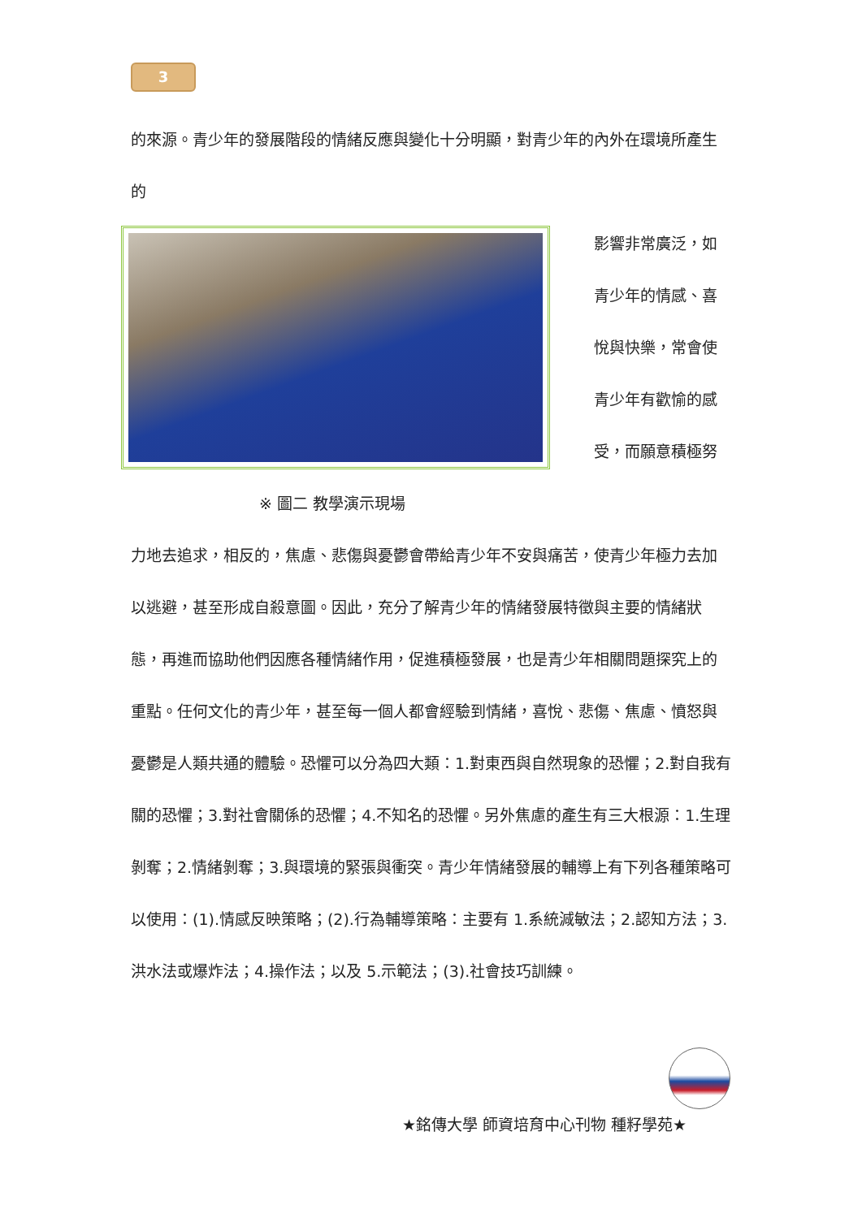3
的來源。青少年的發展階段的情緒反應與變化十分明顯，對青少年的內外在環境所產生的
影響非常廣泛，如青少年的情感、喜悅與快樂，常會使青少年有歡愉的感受，而願意積極努
※ 圖二 教學演示現場
力地去追求，相反的，焦慮、悲傷與憂鬱會帶給青少年不安與痛苦，使青少年極力去加以逃避，甚至形成自殺意圖。因此，充分了解青少年的情緒發展特徵與主要的情緒狀態，再進而協助他們因應各種情緒作用，促進積極發展，也是青少年相關問題探究上的重點。任何文化的青少年，甚至每一個人都會經驗到情緒，喜悅、悲傷、焦慮、憤怒與憂鬱是人類共通的體驗。恐懼可以分為四大類：1.對東西與自然現象的恐懼；2.對自我有關的恐懼；3.對社會關係的恐懼；4.不知名的恐懼。另外焦慮的產生有三大根源：1.生理剝奪；2.情緒剝奪；3.與環境的緊張與衝突。青少年情緒發展的輔導上有下列各種策略可以使用：(1).情感反映策略；(2).行為輔導策略：主要有 1.系統減敏法；2.認知方法；3.洪水法或爆炸法；4.操作法；以及 5.示範法；(3).社會技巧訓練。
★銘傳大學 師資培育中心刊物 種籽學苑★